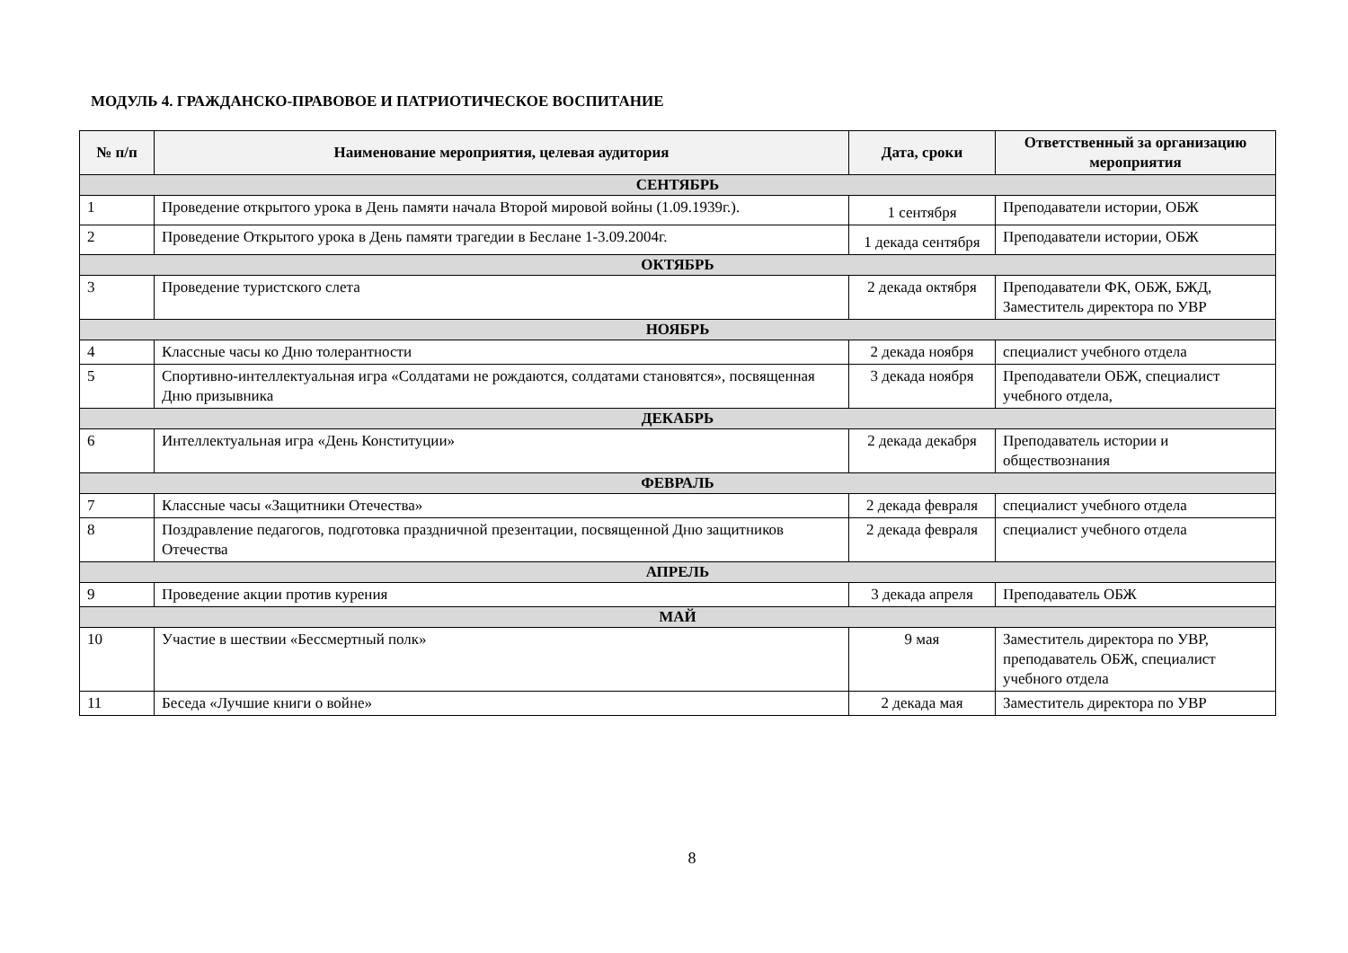МОДУЛЬ 4. ГРАЖДАНСКО-ПРАВОВОЕ И ПАТРИОТИЧЕСКОЕ ВОСПИТАНИЕ
| № п/п | Наименование мероприятия, целевая аудитория | Дата, сроки | Ответственный за организацию мероприятия |
| --- | --- | --- | --- |
| СЕНТЯБРЬ | | | |
| 1 | Проведение открытого урока в День памяти начала Второй мировой войны (1.09.1939г.). | 1 сентября | Преподаватели истории, ОБЖ |
| 2 | Проведение Открытого урока в День памяти трагедии в Беслане 1-3.09.2004г. | 1 декада сентября | Преподаватели истории, ОБЖ |
| ОКТЯБРЬ | | | |
| 3 | Проведение туристского слета | 2 декада октября | Преподаватели ФК, ОБЖ, БЖД, Заместитель директора по УВР |
| НОЯБРЬ | | | |
| 4 | Классные часы ко Дню толерантности | 2 декада ноября | специалист учебного отдела |
| 5 | Спортивно-интеллектуальная игра «Солдатами не рождаются, солдатами становятся», посвященная Дню призывника | 3 декада ноября | Преподаватели ОБЖ, специалист учебного отдела, |
| ДЕКАБРЬ | | | |
| 6 | Интеллектуальная игра «День Конституции» | 2 декада декабря | Преподаватель истории и обществознания |
| ФЕВРАЛЬ | | | |
| 7 | Классные часы «Защитники Отечества» | 2 декада февраля | специалист учебного отдела |
| 8 | Поздравление педагогов, подготовка праздничной презентации, посвященной Дню защитников Отечества | 2 декада февраля | специалист учебного отдела |
| АПРЕЛЬ | | | |
| 9 | Проведение акции против курения | 3 декада апреля | Преподаватель ОБЖ |
| МАЙ | | | |
| 10 | Участие в шествии «Бессмертный полк» | 9 мая | Заместитель директора по УВР, преподаватель ОБЖ, специалист учебного отдела |
| 11 | Беседа «Лучшие книги о войне» | 2 декада мая | Заместитель директора по УВР |
8